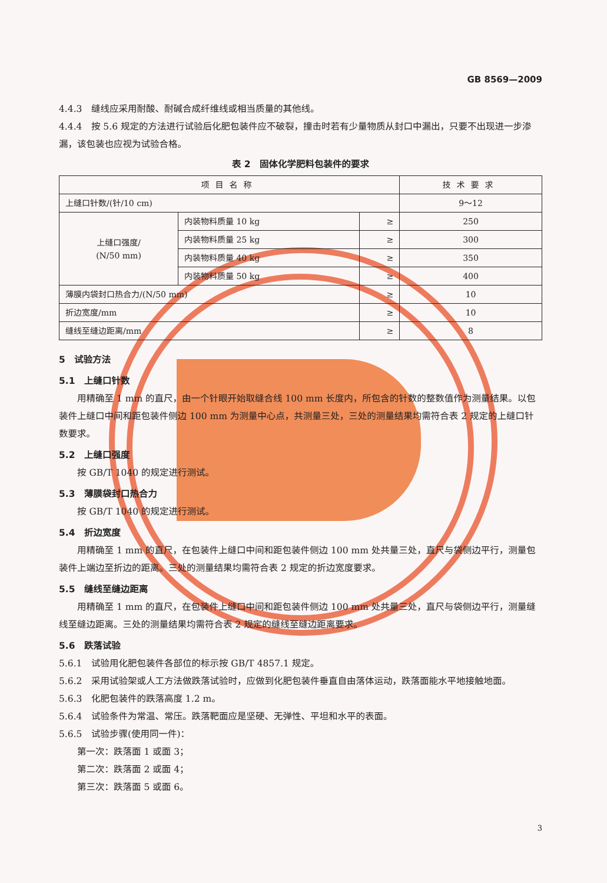GB 8569—2009
4.4.3　缝线应采用耐酸、耐碱合成纤维线或相当质量的其他线。
4.4.4　按 5.6 规定的方法进行试验后化肥包装件应不破裂，撞击时若有少量物质从封口中漏出，只要不出现进一步渗漏，该包装也应视为试验合格。
表 2　固体化学肥料包装件的要求
| 项目名称 | | | 技术要求 |
| --- | --- | --- | --- |
| 上缝口针数/(针/10 cm) | | | 9～12 |
| 上缝口强度/ (N/50 mm) | 内装物料质量 10 kg | ≥ | 250 |
| | 内装物料质量 25 kg | ≥ | 300 |
| | 内装物料质量 40 kg | ≥ | 350 |
| | 内装物料质量 50 kg | ≥ | 400 |
| 薄膜内袋封口热合力/(N/50 mm) | | ≥ | 10 |
| 折边宽度/mm | | ≥ | 10 |
| 缝线至缝边距离/mm | | ≥ | 8 |
5　试验方法
5.1　上缝口针数
用精确至 1 mm 的直尺，由一个针眼开始取缝合线 100 mm 长度内，所包含的针数的整数值作为测量结果。以包装件上缝口中间和距包装件侧边 100 mm 为测量中心点，共测量三处，三处的测量结果均需符合表 2 规定的上缝口针数要求。
5.2　上缝口强度
按 GB/T 1040 的规定进行测试。
5.3　薄膜袋封口热合力
按 GB/T 1040 的规定进行测试。
5.4　折边宽度
用精确至 1 mm 的直尺，在包装件上缝口中间和距包装件侧边 100 mm 处共量三处，直尺与袋侧边平行，测量包装件上端边至折边的距离。三处的测量结果均需符合表 2 规定的折边宽度要求。
5.5　缝线至缝边距离
用精确至 1 mm 的直尺，在包装件上缝口中间和距包装件侧边 100 mm 处共量三处，直尺与袋侧边平行，测量缝线至缝边距离。三处的测量结果均需符合表 2 规定的缝线至缝边距离要求。
5.6　跌落试验
5.6.1　试验用化肥包装件各部位的标示按 GB/T 4857.1 规定。
5.6.2　采用试验架或人工方法做跌落试验时，应做到化肥包装件垂直自由落体运动，跌落面能水平地接触地面。
5.6.3　化肥包装件的跌落高度 1.2 m。
5.6.4　试验条件为常温、常压。跌落靶面应是坚硬、无弹性、平坦和水平的表面。
5.6.5　试验步骤(使用同一件)：
第一次：跌落面 1 或面 3；
第二次：跌落面 2 或面 4；
第三次：跌落面 5 或面 6。
3